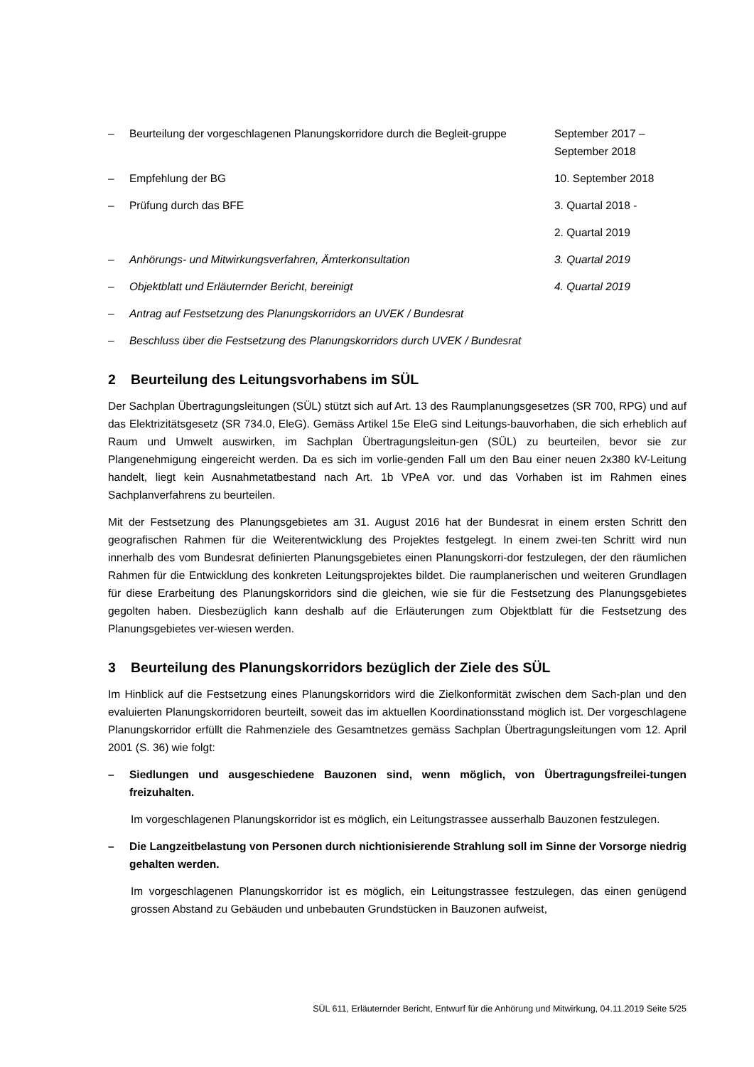– Beurteilung der vorgeschlagenen Planungskorridore durch die Begleit-gruppe
September 2017 –
September 2018
– Empfehlung der BG 10. September 2018
– Prüfung durch das BFE 3. Quartal 2018 -
2. Quartal 2019
– Anhörungs- und Mitwirkungsverfahren, Ämterkonsultation 3. Quartal 2019
– Objektblatt und Erläuternder Bericht, bereinigt 4. Quartal 2019
– Antrag auf Festsetzung des Planungskorridors an UVEK / Bundesrat
– Beschluss über die Festsetzung des Planungskorridors durch UVEK / Bundesrat
2 Beurteilung des Leitungsvorhabens im SÜL
Der Sachplan Übertragungsleitungen (SÜL) stützt sich auf Art. 13 des Raumplanungsgesetzes (SR 700, RPG) und auf das Elektrizitätsgesetz (SR 734.0, EleG). Gemäss Artikel 15e EleG sind Leitungs-bauvorhaben, die sich erheblich auf Raum und Umwelt auswirken, im Sachplan Übertragungsleitun-gen (SÜL) zu beurteilen, bevor sie zur Plangenehmigung eingereicht werden. Da es sich im vorlie-genden Fall um den Bau einer neuen 2x380 kV-Leitung handelt, liegt kein Ausnahmetatbestand nach Art. 1b VPeA vor. und das Vorhaben ist im Rahmen eines Sachplanverfahrens zu beurteilen.
Mit der Festsetzung des Planungsgebietes am 31. August 2016 hat der Bundesrat in einem ersten Schritt den geografischen Rahmen für die Weiterentwicklung des Projektes festgelegt. In einem zwei-ten Schritt wird nun innerhalb des vom Bundesrat definierten Planungsgebietes einen Planungskorri-dor festzulegen, der den räumlichen Rahmen für die Entwicklung des konkreten Leitungsprojektes bildet. Die raumplanerischen und weiteren Grundlagen für diese Erarbeitung des Planungskorridors sind die gleichen, wie sie für die Festsetzung des Planungsgebietes gegolten haben. Diesbezüglich kann deshalb auf die Erläuterungen zum Objektblatt für die Festsetzung des Planungsgebietes ver-wiesen werden.
3 Beurteilung des Planungskorridors bezüglich der Ziele des SÜL
Im Hinblick auf die Festsetzung eines Planungskorridors wird die Zielkonformität zwischen dem Sach-plan und den evaluierten Planungskorridoren beurteilt, soweit das im aktuellen Koordinationsstand möglich ist. Der vorgeschlagene Planungskorridor erfüllt die Rahmenziele des Gesamtnetzes gemäss Sachplan Übertragungsleitungen vom 12. April 2001 (S. 36) wie folgt:
– Siedlungen und ausgeschiedene Bauzonen sind, wenn möglich, von Übertragungsfreilei-tungen freizuhalten.
Im vorgeschlagenen Planungskorridor ist es möglich, ein Leitungstrassee ausserhalb Bauzonen festzulegen.
– Die Langzeitbelastung von Personen durch nichtionisierende Strahlung soll im Sinne der Vorsorge niedrig gehalten werden.
Im vorgeschlagenen Planungskorridor ist es möglich, ein Leitungstrassee festzulegen, das einen genügend grossen Abstand zu Gebäuden und unbebauten Grundstücken in Bauzonen aufweist,
SÜL 611, Erläuternder Bericht, Entwurf für die Anhörung und Mitwirkung, 04.11.2019 Seite 5/25